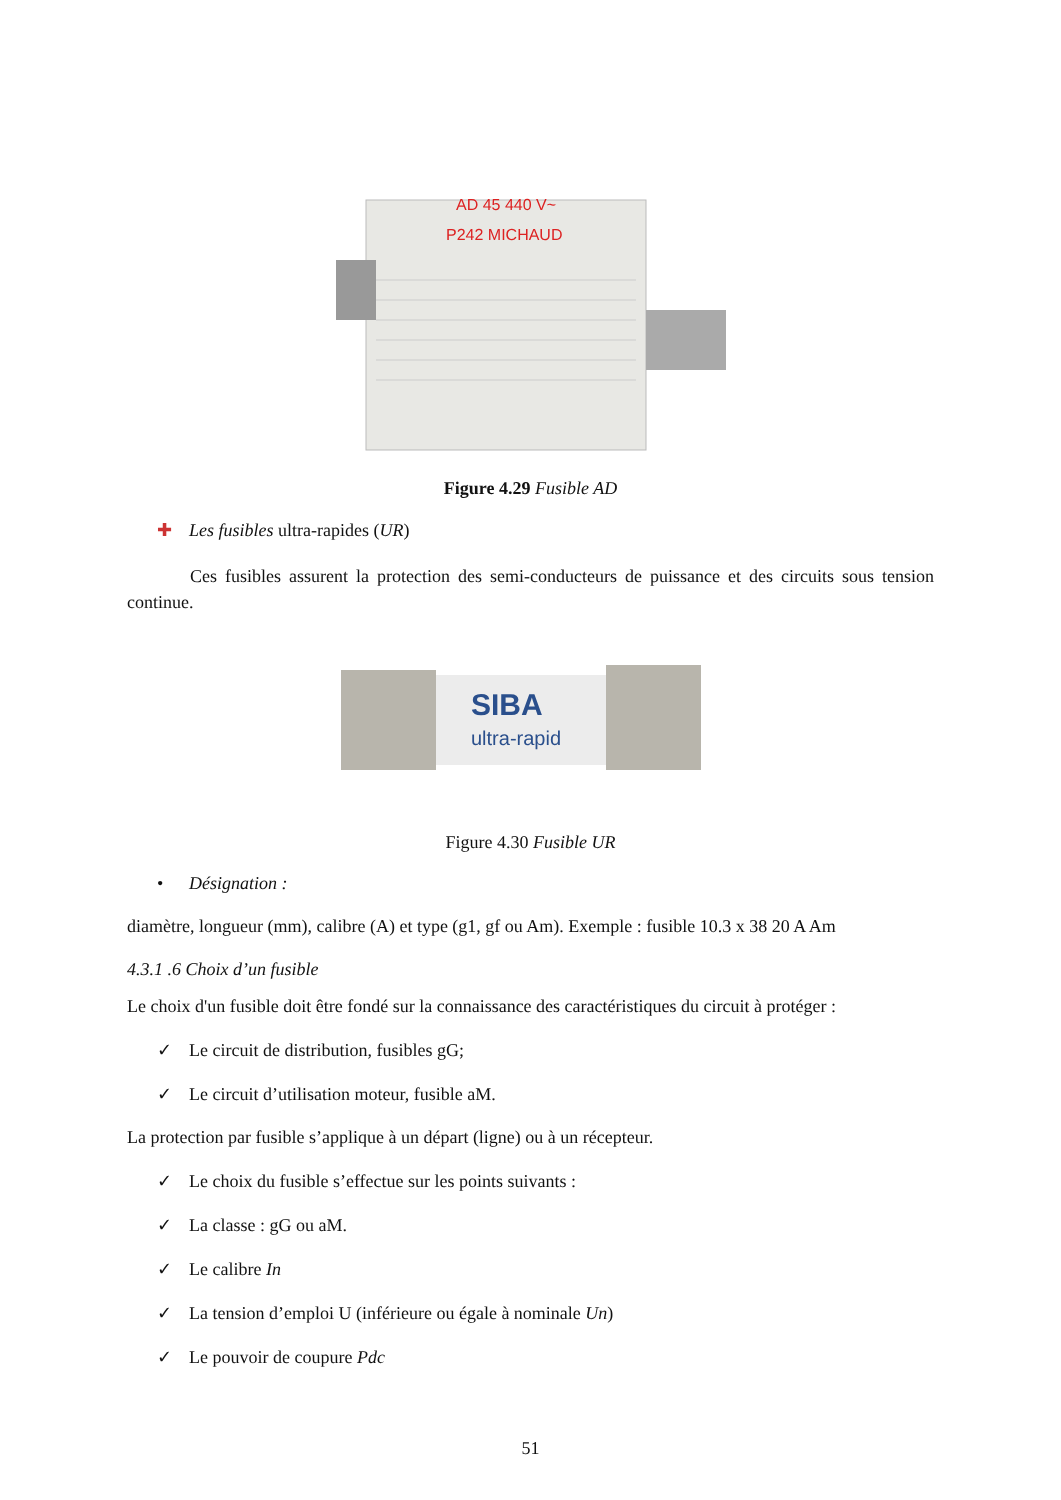AD 45 440 V~
P242 MICHAUD
Figure 4.29 Fusible AD
✚ Les fusibles ultra-rapides (UR)
Ces fusibles assurent la protection des semi-conducteurs de puissance et des circuits sous tension continue.
SIBA
ultra-rapid
Figure 4.30 Fusible UR
• Désignation :
diamètre, longueur (mm), calibre (A) et type (g1, gf ou Am). Exemple : fusible 10.3 x 38 20 A Am
4.3.1 .6 Choix d’un fusible
Le choix d'un fusible doit être fondé sur la connaissance des caractéristiques du circuit à protéger :
✓ Le circuit de distribution, fusibles gG;
✓ Le circuit d’utilisation moteur, fusible aM.
La protection par fusible s’applique à un départ (ligne) ou à un récepteur.
✓ Le choix du fusible s’effectue sur les points suivants :
✓ La classe : gG ou aM.
✓ Le calibre In
✓ La tension d’emploi U (inférieure ou égale à nominale Un)
✓ Le pouvoir de coupure Pdc
51